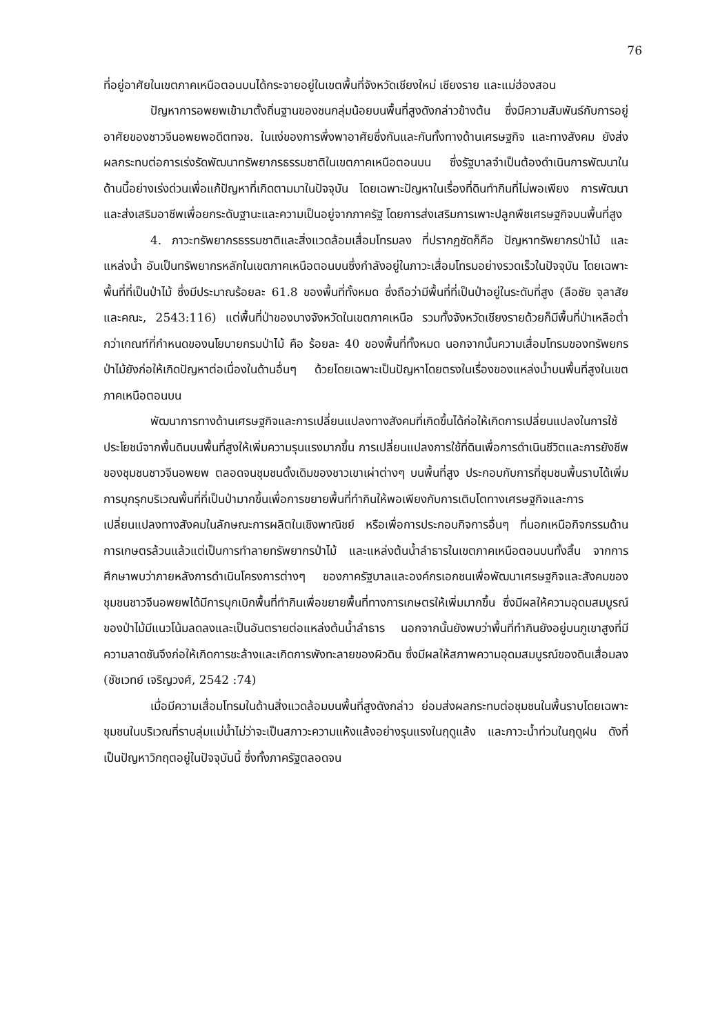76
ที่อยู่อาศัยในเขตภาคเหนือตอนบนได้กระจายอยู่ในเขตพื้นที่จังหวัดเชียงใหม่ เชียงราย และแม่ฮ่องสอน
ปัญหาการอพยพเข้ามาตั้งถิ่นฐานของชนกลุ่มน้อยบนพื้นที่สูงดังกล่าวข้างต้น ซึ่งมีความสัมพันธ์กับการอยู่อาศัยของชาวจีนอพยพอดีตทจช. ในแง่ของการพึ่งพาอาศัยซึ่งกันและกันทั้งทางด้านเศรษฐกิจ และทางสังคม ยังส่งผลกระทบต่อการเร่งรัดพัฒนาทรัพยากรธรรมชาติในเขตภาคเหนือตอนบน ซึ่งรัฐบาลจำเป็นต้องดำเนินการพัฒนาในด้านนี้อย่างเร่งด่วนเพื่อแก้ปัญหาที่เกิดตามมาในปัจจุบัน โดยเฉพาะปัญหาในเรื่องที่ดินทำกินที่ไม่พอเพียง การพัฒนาและส่งเสริมอาชีพเพื่อยกระดับฐานะและความเป็นอยู่จากภาครัฐ โดยการส่งเสริมการเพาะปลูกพืชเศรษฐกิจบนพื้นที่สูง
4. ภาวะทรัพยากรธรรมชาติและสิ่งแวดล้อมเสื่อมโทรมลง ที่ปรากฏชัดก็คือ ปัญหาทรัพยากรป่าไม้ และแหล่งน้ำ อันเป็นทรัพยากรหลักในเขตภาคเหนือตอนบนซึ่งกำลังอยู่ในภาวะเสื่อมโทรมอย่างรวดเร็วในปัจจุบัน โดยเฉพาะพื้นที่ที่เป็นป่าไม้ ซึ่งมีประมาณร้อยละ 61.8 ของพื้นที่ทั้งหมด ซึ่งถือว่ามีพื้นที่ที่เป็นป่าอยู่ในระดับที่สูง (ลือชัย จุลาสัย และคณะ, 2543:116) แต่พื้นที่ป่าของบางจังหวัดในเขตภาคเหนือ รวมทั้งจังหวัดเชียงรายด้วยก็มีพื้นที่ป่าเหลือต่ำกว่าเกณฑ์ที่กำหนดของนโยบายกรมป่าไม้ คือ ร้อยละ 40 ของพื้นที่ทั้งหมด นอกจากนั้นความเสื่อมโทรมของทรัพยกรป่าไม้ยังก่อให้เกิดปัญหาต่อเนื่องในด้านอื่นๆ ด้วยโดยเฉพาะเป็นปัญหาโดยตรงในเรื่องของแหล่งน้ำบนพื้นที่สูงในเขตภาคเหนือตอนบน
พัฒนาการทางด้านเศรษฐกิจและการเปลี่ยนแปลงทางสังคมที่เกิดขึ้นได้ก่อให้เกิดการเปลี่ยนแปลงในการใช้ประโยชน์จากพื้นดินบนพื้นที่สูงให้เพิ่มความรุนแรงมากขึ้น การเปลี่ยนแปลงการใช้ที่ดินเพื่อการดำเนินชีวิตและการยังชีพของชุมชนชาวจีนอพยพ ตลอดจนชุมชนดั้งเดิมของชาวเขาเผ่าต่างๆ บนพื้นที่สูง ประกอบกับการที่ชุมชนพื้นราบได้เพิ่มการบุกรุกบริเวณพื้นที่ที่เป็นป่ามากขึ้นเพื่อการขยายพื้นที่ทำกินให้พอเพียงกับการเติบโตทางเศรษฐกิจและการเปลี่ยนแปลงทางสังคมในลักษณะการผลิตในเชิงพาณิชย์ หรือเพื่อการประกอบกิจการอื่นๆ ที่นอกเหนือกิจกรรมด้านการเกษตรล้วนแล้วแต่เป็นการทำลายทรัพยากรป่าไม้ และแหล่งต้นน้ำลำธารในเขตภาคเหนือตอนบนทั้งสิ้น จากการศึกษาพบว่าภายหลังการดำเนินโครงการต่างๆ ของภาครัฐบาลและองค์กรเอกชนเพื่อพัฒนาเศรษฐกิจและสังคมของชุมชนชาวจีนอพยพได้มีการบุกเบิกพื้นที่ทำกินเพื่อขยายพื้นที่ทางการเกษตรให้เพิ่มมากขึ้น ซึ่งมีผลให้ความอุดมสมบูรณ์ของป่าไม้มีแนวโน้มลดลงและเป็นอันตรายต่อแหล่งต้นน้ำลำธาร นอกจากนั้นยังพบว่าพื้นที่ทำกินยังอยู่บนภูเขาสูงที่มีความลาดชันจึงก่อให้เกิดการชะล้างและเกิดการพังทะลายของผิวดิน ซึ่งมีผลให้สภาพความอุดมสมบูรณ์ของดินเสื่อมลง (ชัชเวทย์ เจริญวงศ์, 2542 :74)
เมื่อมีความเสื่อมโทรมในด้านสิ่งแวดล้อมบนพื้นที่สูงดังกล่าว ย่อมส่งผลกระทบต่อชุมชนในพื้นราบโดยเฉพาะชุมชนในบริเวณที่ราบลุ่มแม่น้ำไม่ว่าจะเป็นสภาวะความแห้งแล้งอย่างรุนแรงในฤดูแล้ง และภาวะน้ำท่วมในฤดูฝน ดังที่เป็นปัญหาวิกฤตอยู่ในปัจจุบันนี้ ซึ่งทั้งภาครัฐตลอดจน